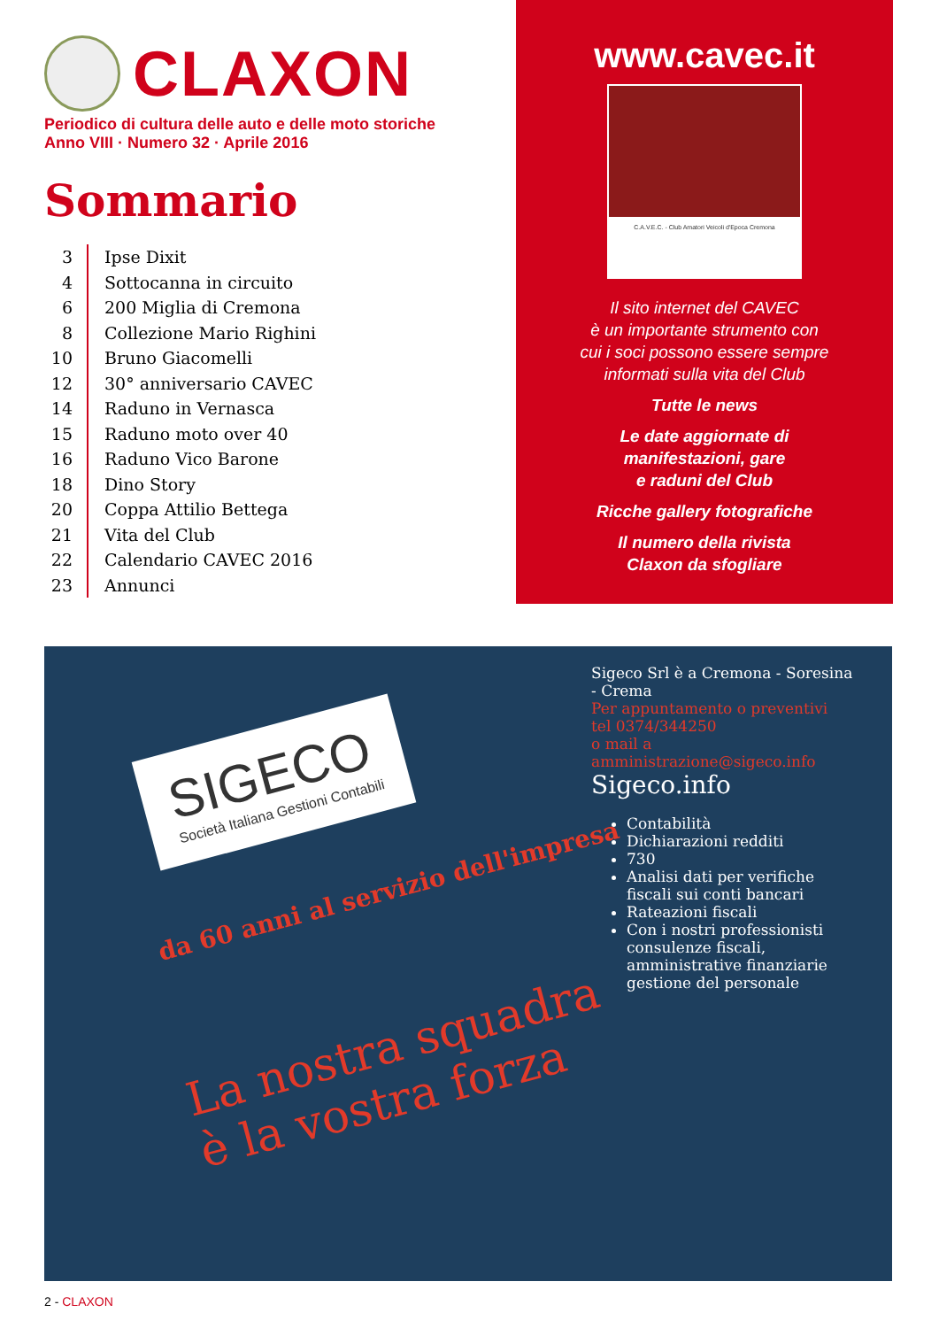CLAXON
Periodico di cultura delle auto e delle moto storiche
Anno VIII · Numero 32 · Aprile 2016
Sommario
| 3 | Ipse Dixit |
| 4 | Sottocanna in circuito |
| 6 | 200 Miglia di Cremona |
| 8 | Collezione Mario Righini |
| 10 | Bruno Giacomelli |
| 12 | 30° anniversario CAVEC |
| 14 | Raduno in Vernasca |
| 15 | Raduno moto over 40 |
| 16 | Raduno Vico Barone |
| 18 | Dino Story |
| 20 | Coppa Attilio Bettega |
| 21 | Vita del Club |
| 22 | Calendario CAVEC 2016 |
| 23 | Annunci |
www.cavec.it
C.A.V.E.C. - Club Amatori Veicoli d'Epoca Cremona
Il sito internet del CAVEC
è un importante strumento con
cui i soci possono essere sempre
informati sulla vita del Club
Tutte le news
Le date aggiornate di
manifestazioni, gare
e raduni del Club
Ricche gallery fotografiche
Il numero della rivista
Claxon da sfogliare
SIGECO Società Italiana Gestioni Contabili
Sigeco Srl è a Cremona - Soresina - Crema
Per appuntamento o preventivi
tel 0374/344250
o mail a amministrazione@sigeco.info
Sigeco.info
Contabilità
Dichiarazioni redditi
730
Analisi dati per verifiche fiscali sui conti bancari
Rateazioni fiscali
Con i nostri professionisti consulenze fiscali, amministrative finanziarie gestione del personale
da 60 anni al servizio dell'impresa
La nostra squadra
è la vostra forza
2 - CLAXON